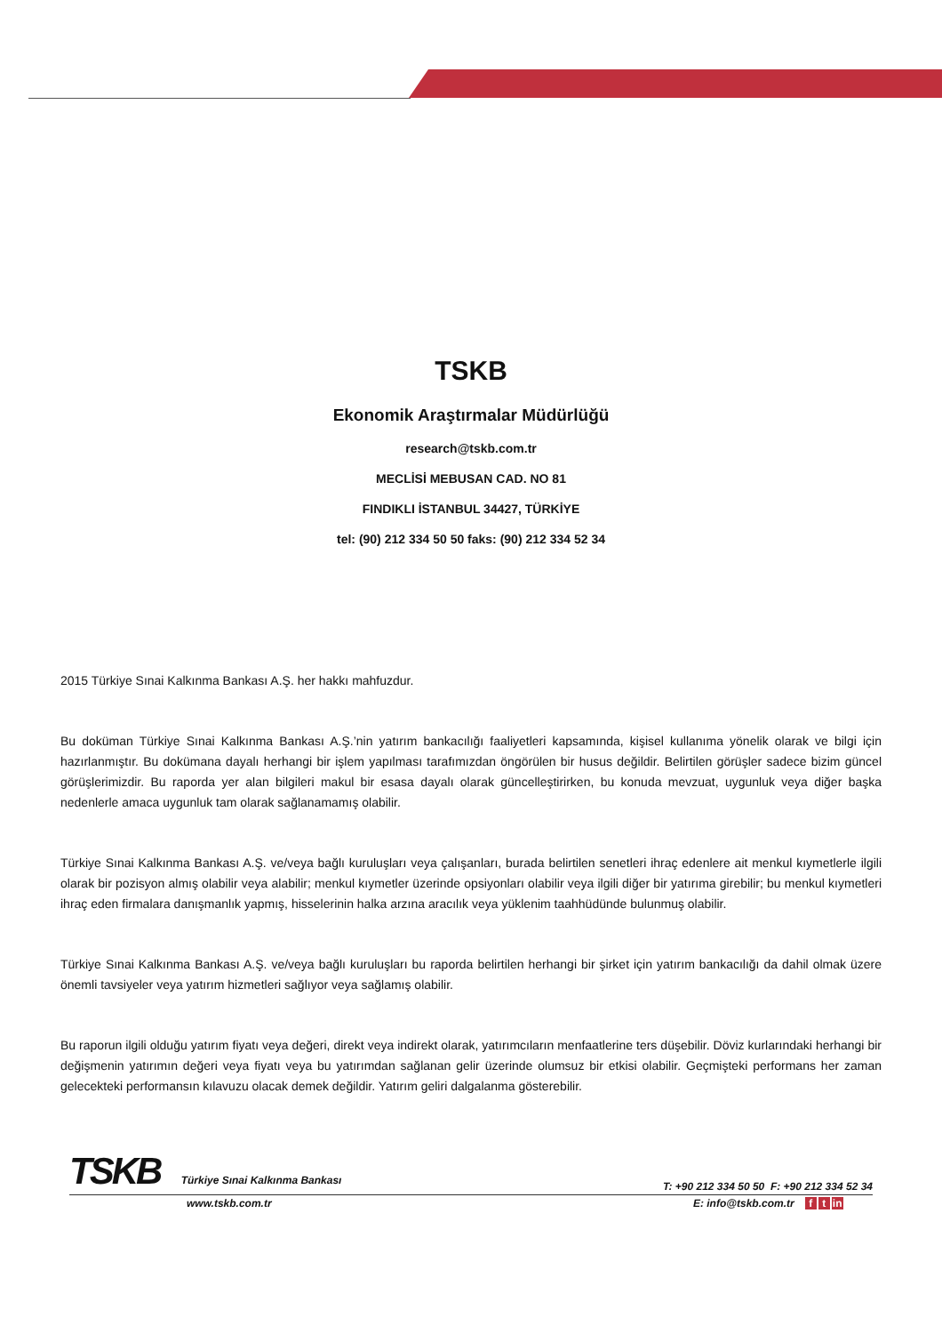TSKB
Ekonomik Araştırmalar Müdürlüğü
research@tskb.com.tr
MECLİSİ MEBUSAN CAD. NO 81
FINDIKLI İSTANBUL 34427, TÜRKİYE
tel: (90) 212 334 50 50 faks: (90) 212 334 52 34
2015 Türkiye Sınai Kalkınma Bankası A.Ş. her hakkı mahfuzdur.
Bu doküman Türkiye Sınai Kalkınma Bankası A.Ş.’nin yatırım bankacılığı faaliyetleri kapsamında, kişisel kullanıma yönelik olarak ve bilgi için hazırlanmıştır. Bu dokümana dayalı herhangi bir işlem yapılması tarafımızdan öngörülen bir husus değildir. Belirtilen görüşler sadece bizim güncel görüşlerimizdir. Bu raporda yer alan bilgileri makul bir esasa dayalı olarak güncelleştirirken, bu konuda mevzuat, uygunluk veya diğer başka nedenlerle amaca uygunluk tam olarak sağlanamamış olabilir.
Türkiye Sınai Kalkınma Bankası A.Ş. ve/veya bağlı kuruluşları veya çalışanları, burada belirtilen senetleri ihraç edenlere ait menkul kıymetlerle ilgili olarak bir pozisyon almış olabilir veya alabilir; menkul kıymetler üzerinde opsiyonları olabilir veya ilgili diğer bir yatırıma girebilir; bu menkul kıymetleri ihraç eden firmalara danışmanlık yapmış, hisselerinin halka arzına aracılık veya yüklenim taahhüdünde bulunmuş olabilir.
Türkiye Sınai Kalkınma Bankası A.Ş. ve/veya bağlı kuruluşları bu raporda belirtilen herhangi bir şirket için yatırım bankacılığı da dahil olmak üzere önemli tavsiyeler veya yatırım hizmetleri sağlıyor veya sağlamış olabilir.
Bu raporun ilgili olduğu yatırım fiyatı veya değeri, direkt veya indirekt olarak, yatırımcıların menfaatlerine ters düşebilir. Döviz kurlarındaki herhangi bir değişmenin yatırımın değeri veya fiyatı veya bu yatırımdan sağlanan gelir üzerinde olumsuz bir etkisi olabilir. Geçmişteki performans her zaman gelecekteki performansın kılavuzu olacak demek değildir. Yatırım geliri dalgalanma gösterebilir.
TSKB Türkiye Sınai Kalkınma Bankası
T: +90 212 334 50 50 F: +90 212 334 52 34
www.tskb.com.tr E: info@tskb.com.tr f t in